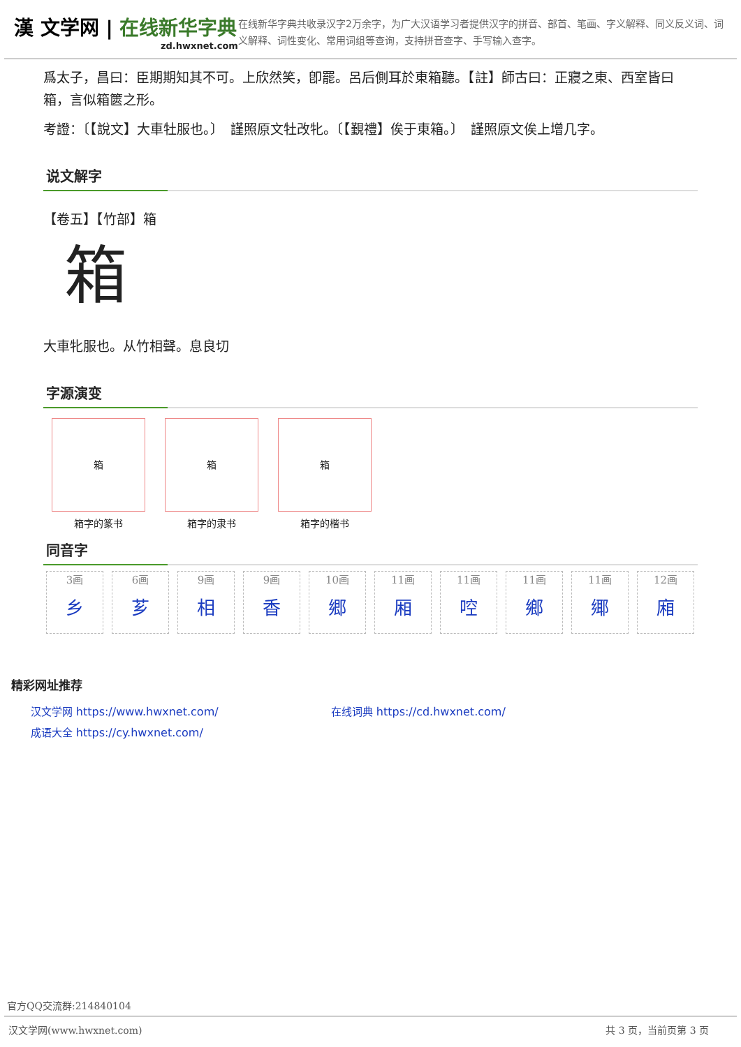漢 文学网 | 在线新华字典
zd.hwxnet.com
在线新华字典共收录汉字2万余字，为广大汉语学习者提供汉字的拼音、部首、笔画、字义解释、同义反义词、词义解释、词性变化、常用词组等查询，支持拼音查字、手写输入查字。
爲太子，昌曰：臣期期知其不可。上欣然笑，卽罷。呂后側耳於東箱聽。【註】師古曰：正寢之東、西室皆曰箱，言似箱篋之形。
考證：〔【說文】大車牡服也。〕　謹照原文牡改牝。〔【覲禮】俟于東箱。〕　謹照原文俟上增几字。
说文解字
【卷五】【竹部】箱
箱
大車牝服也。从竹相聲。息良切
字源演变
箱
箱字的篆书
箱
箱字的隶书
箱
箱字的楷书
同音字
3画
乡
6画
芗
9画
相
9画
香
10画
郷
11画
厢
11画
啌
11画
鄉
11画
鄊
12画
廂
精彩网址推荐
汉文学网 https://www.hwxnet.com/
在线词典 https://cd.hwxnet.com/
成语大全 https://cy.hwxnet.com/
官方QQ交流群:214840104
汉文学网(www.hwxnet.com) 共 3 页，当前页第 3 页